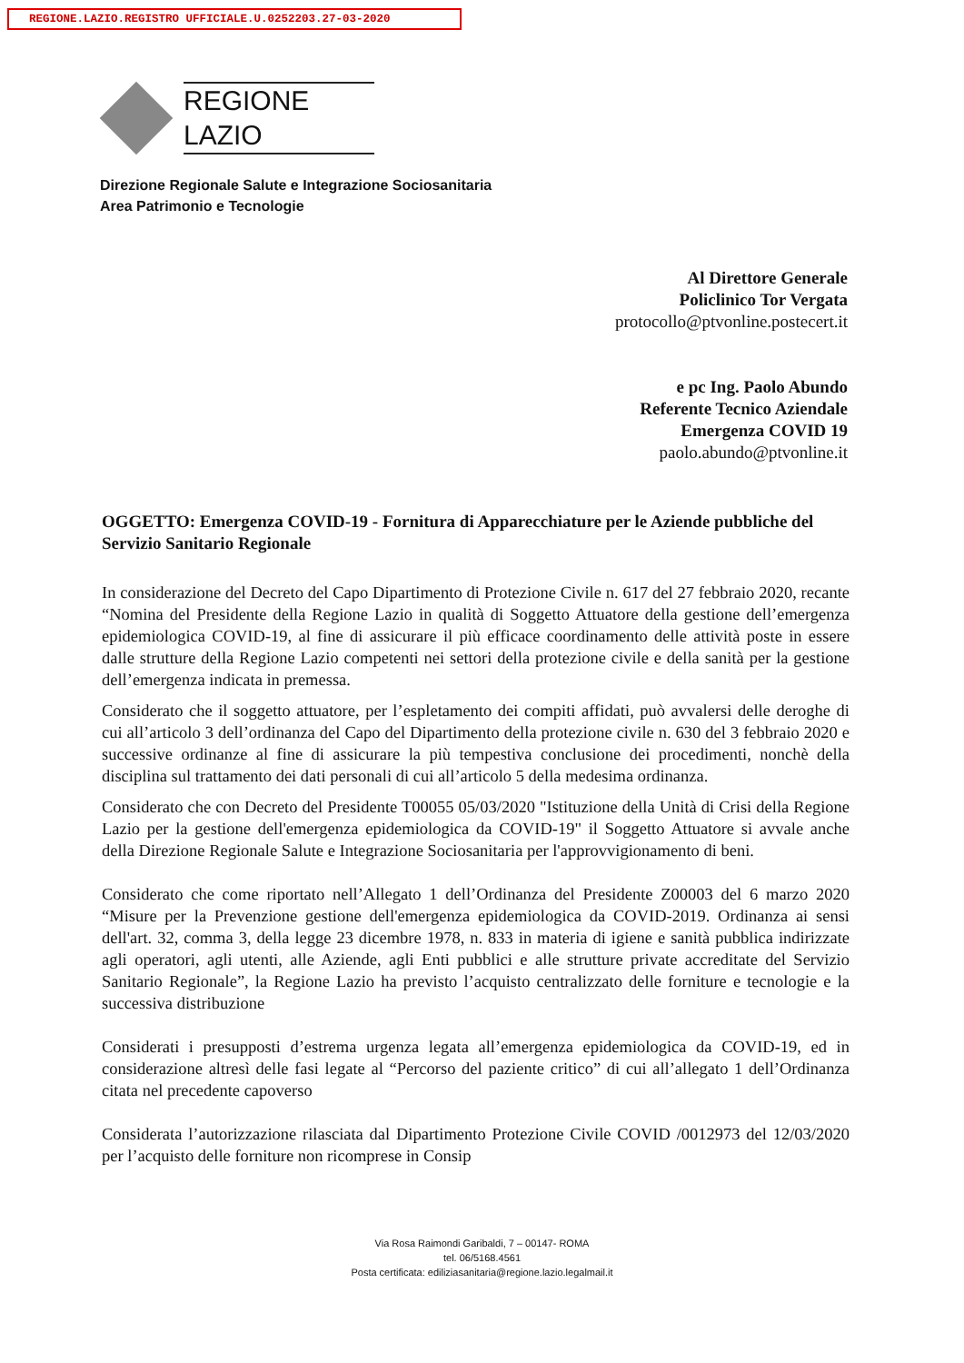REGIONE.LAZIO.REGISTRO UFFICIALE.U.0252203.27-03-2020
REGIONE
LAZIO
Direzione Regionale Salute e Integrazione Sociosanitaria
Area Patrimonio e Tecnologie
Al Direttore Generale
Policlinico Tor Vergata
protocollo@ptvonline.postecert.it
e pc Ing. Paolo Abundo
Referente Tecnico Aziendale
Emergenza COVID 19
paolo.abundo@ptvonline.it
OGGETTO: Emergenza COVID-19 - Fornitura di Apparecchiature per le Aziende pubbliche del Servizio Sanitario Regionale
In considerazione del Decreto del Capo Dipartimento di Protezione Civile n. 617 del 27 febbraio 2020, recante “Nomina del Presidente della Regione Lazio in qualità di Soggetto Attuatore della gestione dell’emergenza epidemiologica COVID-19, al fine di assicurare il più efficace coordinamento delle attività poste in essere dalle strutture della Regione Lazio competenti nei settori della protezione civile e della sanità per la gestione dell’emergenza indicata in premessa.
Considerato che il soggetto attuatore, per l’espletamento dei compiti affidati, può avvalersi delle deroghe di cui all’articolo 3 dell’ordinanza del Capo del Dipartimento della protezione civile n. 630 del 3 febbraio 2020 e successive ordinanze al fine di assicurare la più tempestiva conclusione dei procedimenti, nonchè della disciplina sul trattamento dei dati personali di cui all’articolo 5 della medesima ordinanza.
Considerato che con Decreto del Presidente T00055 05/03/2020 "Istituzione della Unità di Crisi della Regione Lazio per la gestione dell'emergenza epidemiologica da COVID-19" il Soggetto Attuatore si avvale anche della Direzione Regionale Salute e Integrazione Sociosanitaria per l'approvvigionamento di beni.
Considerato che come riportato nell’Allegato 1 dell’Ordinanza del Presidente Z00003 del 6 marzo 2020 “Misure per la Prevenzione gestione dell'emergenza epidemiologica da COVID-2019. Ordinanza ai sensi dell'art. 32, comma 3, della legge 23 dicembre 1978, n. 833 in materia di igiene e sanità pubblica indirizzate agli operatori, agli utenti, alle Aziende, agli Enti pubblici e alle strutture private accreditate del Servizio Sanitario Regionale”, la Regione Lazio ha previsto l’acquisto centralizzato delle forniture e tecnologie e la successiva distribuzione
Considerati i presupposti d’estrema urgenza legata all’emergenza epidemiologica da COVID-19, ed in considerazione altresì delle fasi legate al “Percorso del paziente critico” di cui all’allegato 1 dell’Ordinanza citata nel precedente capoverso
Considerata l’autorizzazione rilasciata dal Dipartimento Protezione Civile COVID /0012973 del 12/03/2020 per l’acquisto delle forniture non ricomprese in Consip
Via Rosa Raimondi Garibaldi, 7 – 00147- ROMA
tel. 06/5168.4561
Posta certificata: ediliziasanitaria@regione.lazio.legalmail.it